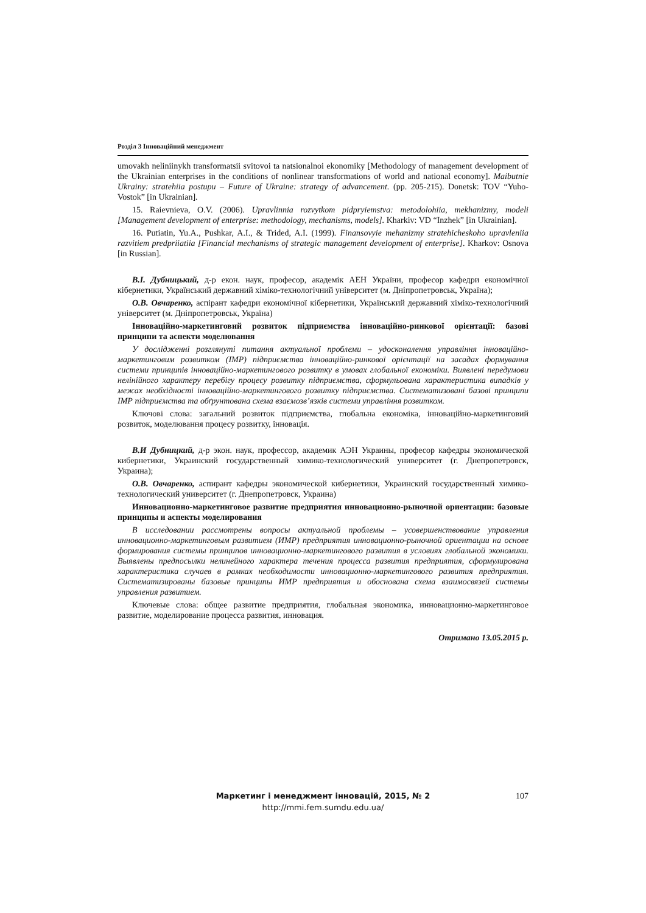Розділ 3 Інноваційний менеджмент
umovakh neliniinykh transformatsii svitovoi ta natsionalnoi ekonomiky [Methodology of management development of the Ukrainian enterprises in the conditions of nonlinear transformations of world and national economy]. Maibutnie Ukrainy: stratehiia postupu – Future of Ukraine: strategy of advancement. (pp. 205-215). Donetsk: TOV “Yuho-Vostok” [in Ukrainian].
15. Raievnieva, O.V. (2006). Upravlinnia rozvytkom pidpryiemstva: metodolohiia, mekhanizmy, modeli [Management development of enterprise: methodology, mechanisms, models]. Kharkiv: VD “Inzhek” [in Ukrainian].
16. Putiatin, Yu.A., Pushkar, A.I., & Trided, A.I. (1999). Finansovyie mehanizmy stratehicheskoho upravleniia razvitiem predpriiatiia [Financial mechanisms of strategic management development of enterprise]. Kharkov: Osnova [in Russian].
В.І. Дубницький, д-р екон. наук, професор, академік АЕН України, професор кафедри економічної кібернетики, Український державний хіміко-технологічний університет (м. Дніпропетровськ, Україна);
О.В. Овчаренко, аспірант кафедри економічної кібернетики, Український державний хіміко-технологічний університет (м. Дніпропетровськ, Україна)
Інноваційно-маркетинговий розвиток підприємства інноваційно-ринкової орієнтації: базові принципи та аспекти моделювання
У дослідженні розглянуті питання актуальної проблеми – удосконалення управління інноваційно-маркетинговим розвитком (ІМР) підприємства інноваційно-ринкової орієнтації на засадах формування системи принципів інноваційно-маркетингового розвитку в умовах глобальної економіки. Виявлені передумови нелінійного характеру перебігу процесу розвитку підприємства, сформульована характеристика випадків у межах необхідності інноваційно-маркетингового розвитку підприємства. Систематизовані базові принципи ІМР підприємства та обґрунтована схема взаємозв’язків системи управління розвитком.
Ключові слова: загальний розвиток підприємства, глобальна економіка, інноваційно-маркетинговий розвиток, моделювання процесу розвитку, інновація.
В.И Дубницкий, д-р экон. наук, профессор, академик АЭН Украины, професор кафедры экономической кибернетики, Украинский государственный химико-технологический университет (г. Днепропетровск, Украина);
О.В. Овчаренко, аспирант кафедры экономической кибернетики, Украинский государственный химико-технологический университет (г. Днепропетровск, Украина)
Инновационно-маркетинговое развитие предприятия инновационно-рыночной ориентации: базовые принципы и аспекты моделирования
В исследовании рассмотрены вопросы актуальной проблемы – усовершенствование управления инновационно-маркетинговым развитием (ИМР) предприятия инновационно-рыночной ориентации на основе формирования системы принципов инновационно-маркетингового развития в условиях глобальной экономики. Выявлены предпосылки нелинейного характера течения процесса развития предприятия, сформулирована характеристика случаев в рамках необходимости инновационно-маркетингового развития предприятия. Систематизированы базовые принципы ИМР предприятия и обоснована схема взаимосвязей системы управления развитием.
Ключевые слова: общее развитие предприятия, глобальная экономика, инновационно-маркетинговое развитие, моделирование процесса развития, инновация.
Отримано 13.05.2015 р.
Маркетинг і менеджмент інновацій, 2015, № 2
http://mmi.fem.sumdu.edu.ua/
107